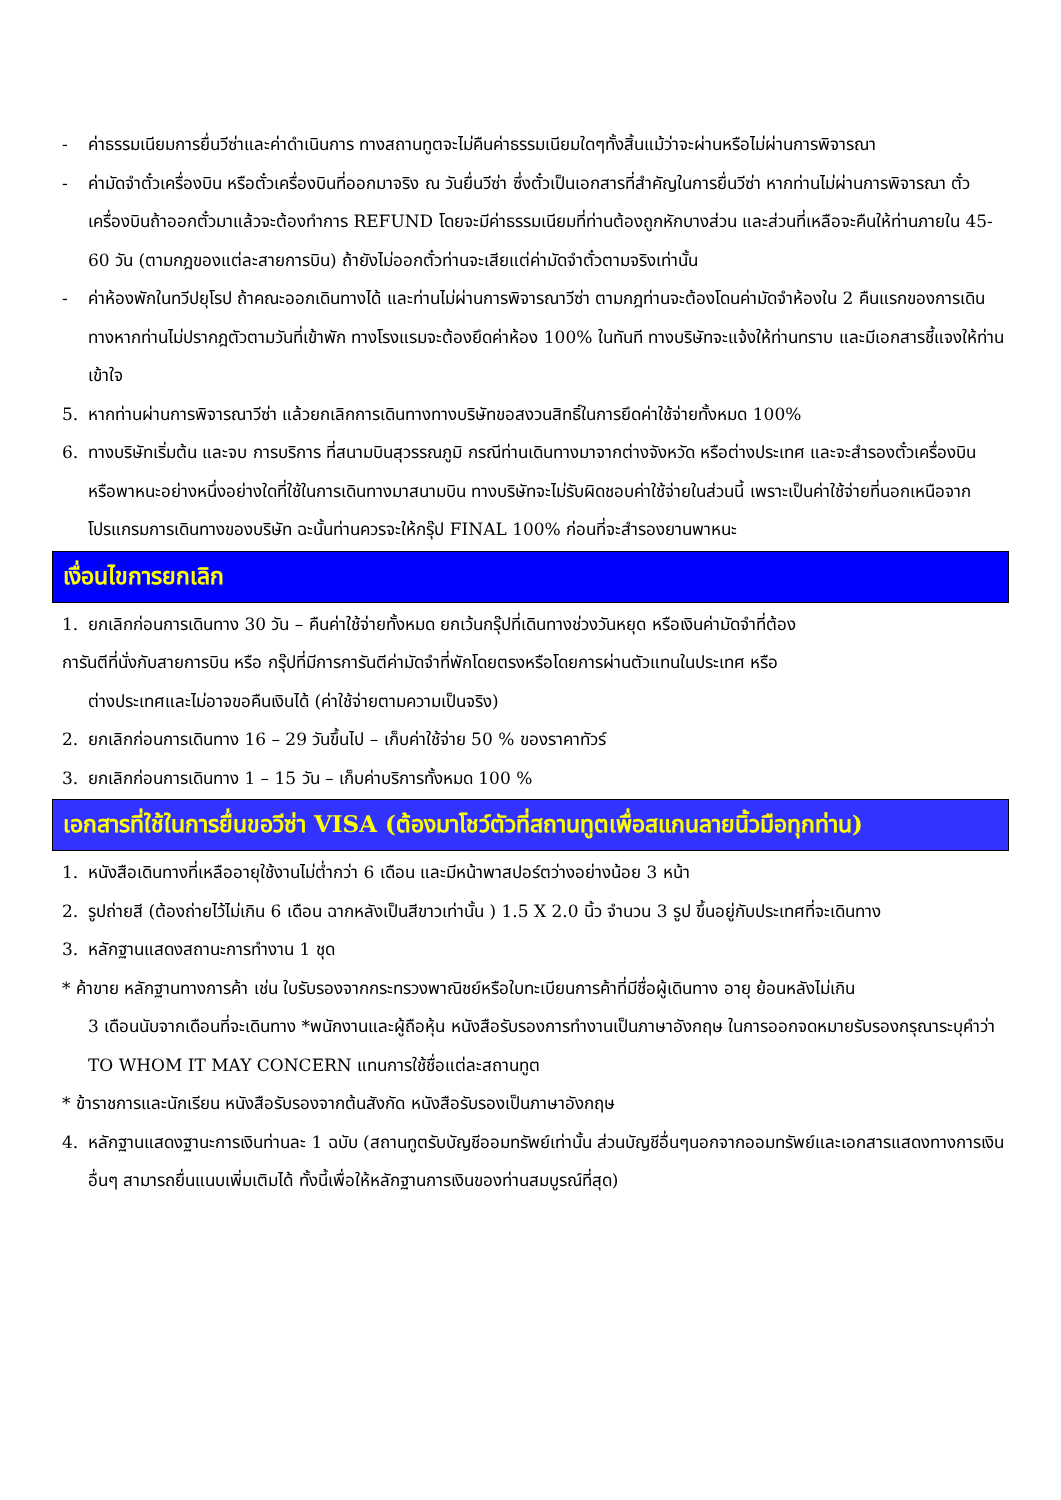- ค่าธรรมเนียมการยื่นวีซ่าและค่าดำเนินการ ทางสถานทูตจะไม่คืนค่าธรรมเนียมใดๆทั้งสิ้นแม้ว่าจะผ่านหรือไม่ผ่านการพิจารณา
- ค่ามัดจำตั๋วเครื่องบิน หรือตั๋วเครื่องบินที่ออกมาจริง ณ วันยื่นวีซ่า ซึ่งตั๋วเป็นเอกสารที่สำคัญในการยื่นวีซ่า หากท่านไม่ผ่านการพิจารณา ตั๋วเครื่องบินถ้าออกตั๋วมาแล้วจะต้องทำการ REFUND โดยจะมีค่าธรรมเนียมที่ท่านต้องถูกหักบางส่วน และส่วนที่เหลือจะคืนให้ท่านภายใน 45-60 วัน (ตามกฎของแต่ละสายการบิน) ถ้ายังไม่ออกตั๋วท่านจะเสียแต่ค่ามัดจำตั๋วตามจริงเท่านั้น
- ค่าห้องพักในทวีปยุโรป ถ้าคณะออกเดินทางได้ และท่านไม่ผ่านการพิจารณาวีซ่า ตามกฎท่านจะต้องโดนค่ามัดจำห้องใน 2 คืนแรกของการเดินทางหากท่านไม่ปรากฎตัวตามวันที่เข้าพัก ทางโรงแรมจะต้องยึดค่าห้อง 100% ในทันที ทางบริษัทจะแจ้งให้ท่านทราบ และมีเอกสารชี้แจงให้ท่านเข้าใจ
5. หากท่านผ่านการพิจารณาวีซ่า แล้วยกเลิกการเดินทางทางบริษัทขอสงวนสิทธิ์ในการยึดค่าใช้จ่ายทั้งหมด 100%
6. ทางบริษัทเริ่มต้น และจบ การบริการ ที่สนามบินสุวรรณภูมิ กรณีท่านเดินทางมาจากต่างจังหวัด หรือต่างประเทศ และจะสำรองตั๋วเครื่องบิน หรือพาหนะอย่างหนึ่งอย่างใดที่ใช้ในการเดินทางมาสนามบิน ทางบริษัทจะไม่รับผิดชอบค่าใช้จ่ายในส่วนนี้ เพราะเป็นค่าใช้จ่ายที่นอกเหนือจากโปรแกรมการเดินทางของบริษัท ฉะนั้นท่านควรจะให้กรุ๊ป FINAL 100% ก่อนที่จะสำรองยานพาหนะ
เงื่อนไขการยกเลิก
1. ยกเลิกก่อนการเดินทาง 30 วัน – คืนค่าใช้จ่ายทั้งหมด ยกเว้นกรุ๊ปที่เดินทางช่วงวันหยุด หรือเงินค่ามัดจำที่ต้อง
การันตีที่นั่งกับสายการบิน หรือ กรุ๊ปที่มีการการันตีค่ามัดจำที่พักโดยตรงหรือโดยการผ่านตัวแทนในประเทศ หรือ
ต่างประเทศและไม่อาจขอคืนเงินได้ (ค่าใช้จ่ายตามความเป็นจริง)
2. ยกเลิกก่อนการเดินทาง 16 – 29 วันขึ้นไป – เก็บค่าใช้จ่าย 50 % ของราคาทัวร์
3. ยกเลิกก่อนการเดินทาง 1 – 15 วัน – เก็บค่าบริการทั้งหมด 100 %
เอกสารที่ใช้ในการยื่นขอวีซ่า VISA (ต้องมาโชว์ตัวที่สถานทูตเพื่อสแกนลายนิ้วมือทุกท่าน)
1. หนังสือเดินทางที่เหลืออายุใช้งานไม่ต่ำกว่า 6 เดือน และมีหน้าพาสปอร์ตว่างอย่างน้อย 3 หน้า
2. รูปถ่ายสี (ต้องถ่ายไว้ไม่เกิน 6 เดือน ฉากหลังเป็นสีขาวเท่านั้น ) 1.5 X 2.0 นิ้ว จำนวน 3 รูป ขึ้นอยู่กับประเทศที่จะเดินทาง
3. หลักฐานแสดงสถานะการทำงาน 1 ชุด
* ค้าขาย หลักฐานทางการค้า เช่น ใบรับรองจากกระทรวงพาณิชย์หรือใบทะเบียนการค้าที่มีชื่อผู้เดินทาง อายุ ย้อนหลังไม่เกิน
3 เดือนนับจากเดือนที่จะเดินทาง *พนักงานและผู้ถือหุ้น หนังสือรับรองการทำงานเป็นภาษาอังกฤษ ในการออกจดหมายรับรองกรุณาระบุคำว่า TO WHOM IT MAY CONCERN แทนการใช้ชื่อแต่ละสถานทูต
* ข้าราชการและนักเรียน หนังสือรับรองจากต้นสังกัด หนังสือรับรองเป็นภาษาอังกฤษ
4. หลักฐานแสดงฐานะการเงินท่านละ 1 ฉบับ (สถานทูตรับบัญชีออมทรัพย์เท่านั้น ส่วนบัญชีอื่นๆนอกจากออมทรัพย์และเอกสารแสดงทางการเงินอื่นๆ สามารถยื่นแนบเพิ่มเติมได้ ทั้งนี้เพื่อให้หลักฐานการเงินของท่านสมบูรณ์ที่สุด)